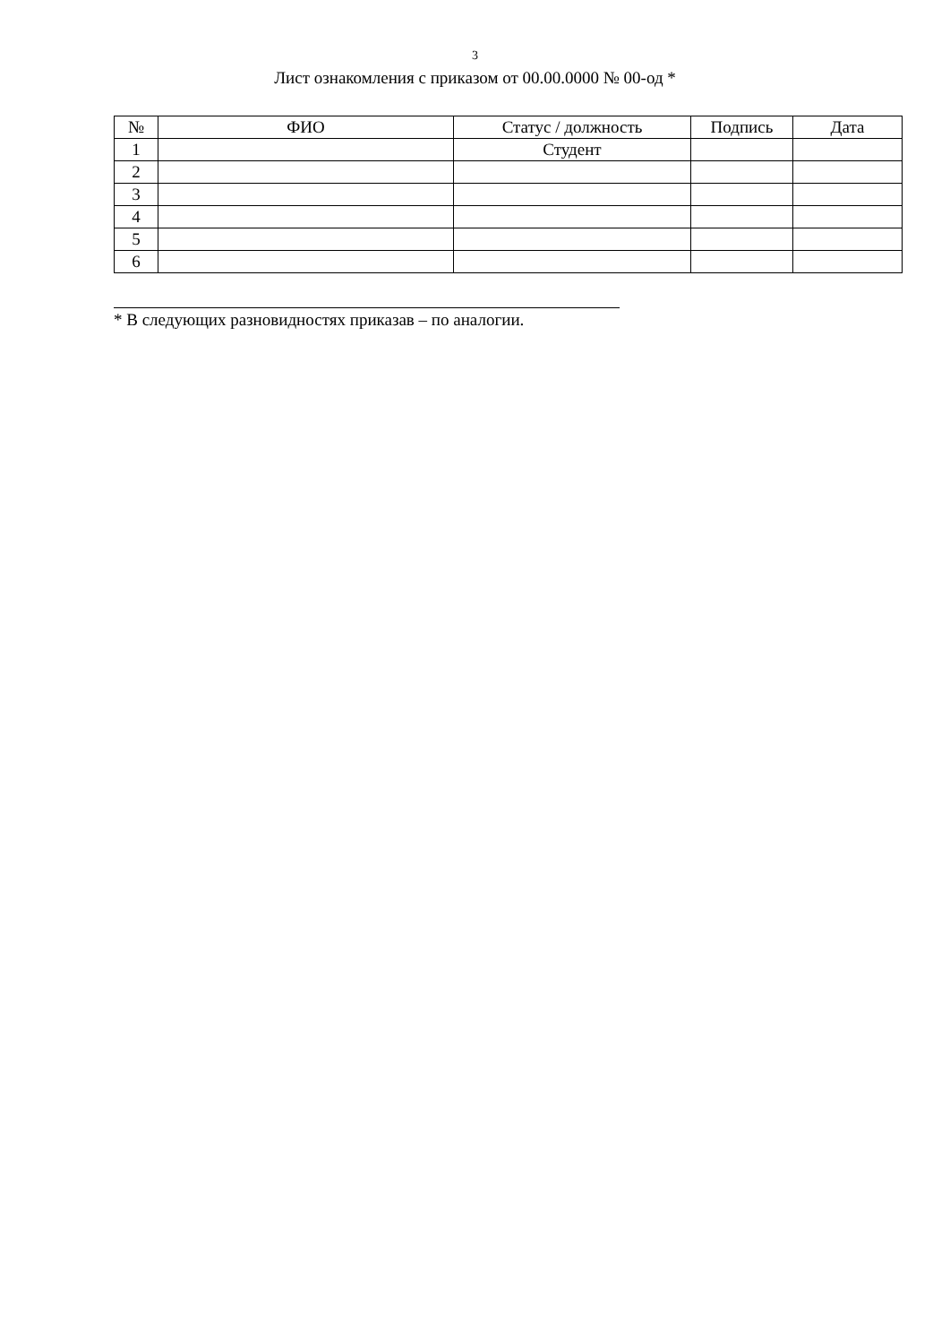3
Лист ознакомления с приказом от 00.00.0000 № 00-од *
| № | ФИО | Статус / должность | Подпись | Дата |
| --- | --- | --- | --- | --- |
| 1 | | Студент | | |
| 2 | | | | |
| 3 | | | | |
| 4 | | | | |
| 5 | | | | |
| 6 | | | | |
* В следующих разновидностях приказав – по аналогии.